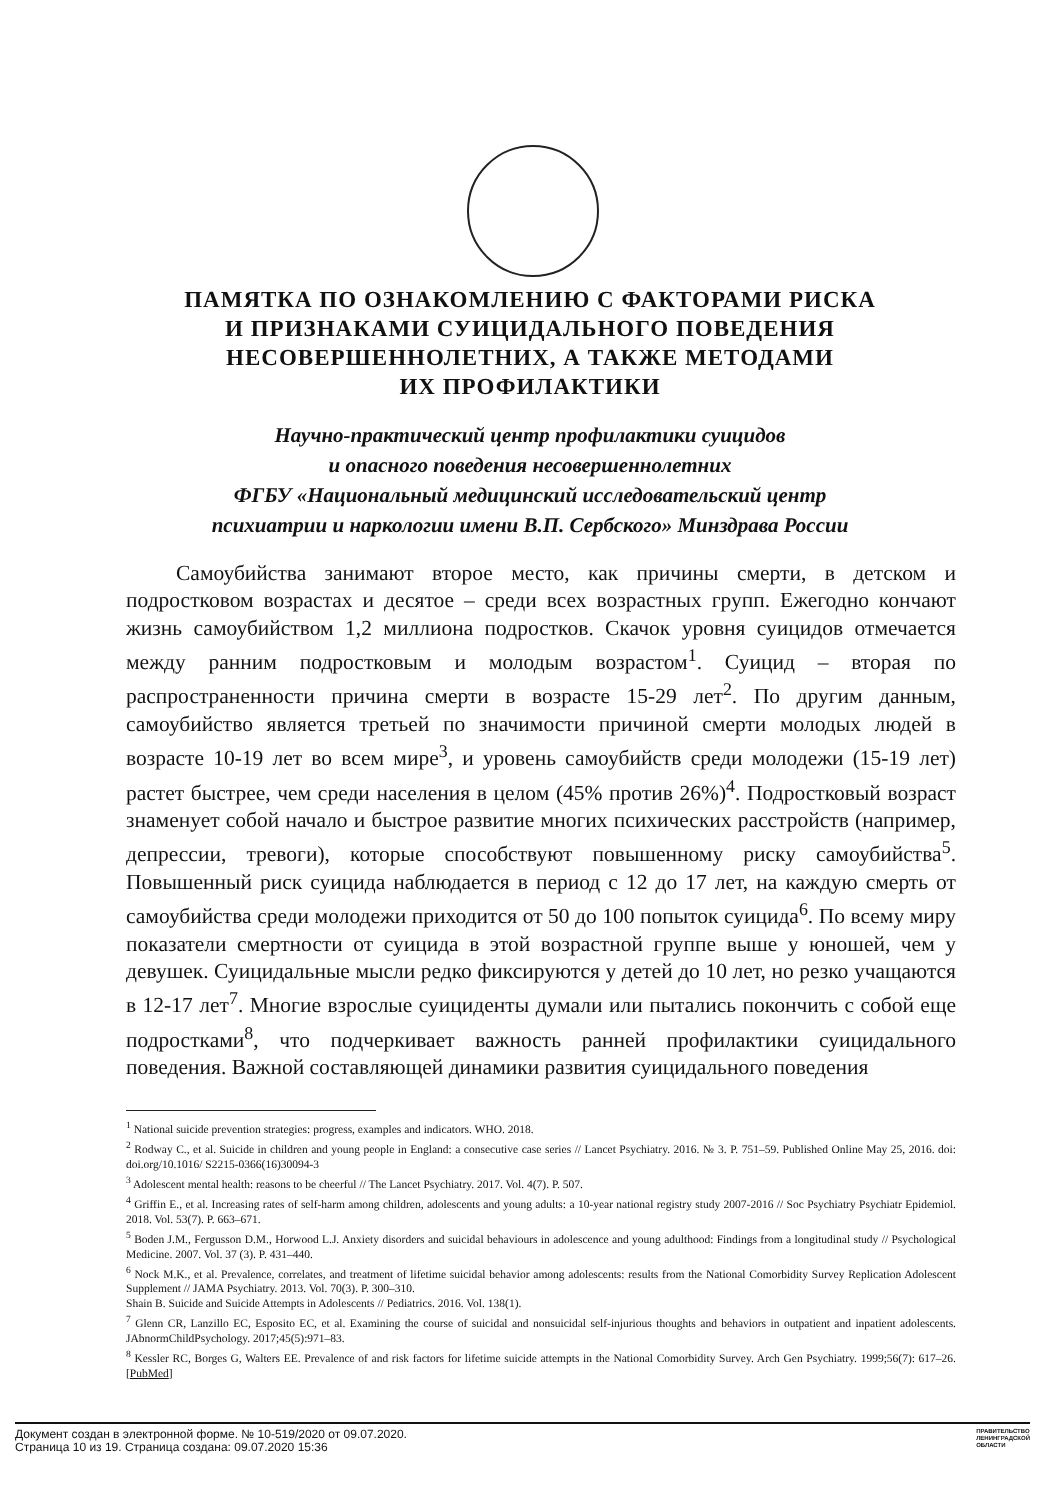ПАМЯТКА ПО ОЗНАКОМЛЕНИЮ С ФАКТОРАМИ РИСКА
И ПРИЗНАКАМИ СУИЦИДАЛЬНОГО ПОВЕДЕНИЯ
НЕСОВЕРШЕННОЛЕТНИХ, А ТАКЖЕ МЕТОДАМИ
ИХ ПРОФИЛАКТИКИ
Научно-практический центр профилактики суицидов
и опасного поведения несовершеннолетних
ФГБУ «Национальный медицинский исследовательский центр
психиатрии и наркологии имени В.П. Сербского» Минздрава России
Самоубийства занимают второе место, как причины смерти, в детском и подростковом возрастах и десятое – среди всех возрастных групп. Ежегодно кончают жизнь самоубийством 1,2 миллиона подростков. Скачок уровня суицидов отмечается между ранним подростковым и молодым возрастом<sup>1</sup>. Суицид – вторая по распространенности причина смерти в возрасте 15-29 лет<sup>2</sup>. По другим данным, самоубийство является третьей по значимости причиной смерти молодых людей в возрасте 10-19 лет во всем мире<sup>3</sup>, и уровень самоубийств среди молодежи (15-19 лет) растет быстрее, чем среди населения в целом (45% против 26%)<sup>4</sup>. Подростковый возраст знаменует собой начало и быстрое развитие многих психических расстройств (например, депрессии, тревоги), которые способствуют повышенному риску самоубийства<sup>5</sup>. Повышенный риск суицида наблюдается в период с 12 до 17 лет, на каждую смерть от самоубийства среди молодежи приходится от 50 до 100 попыток суицида<sup>6</sup>. По всему миру показатели смертности от суицида в этой возрастной группе выше у юношей, чем у девушек. Суицидальные мысли редко фиксируются у детей до 10 лет, но резко учащаются в 12-17 лет<sup>7</sup>. Многие взрослые суициденты думали или пытались покончить с собой еще подростками<sup>8</sup>, что подчеркивает важность ранней профилактики суицидального поведения. Важной составляющей динамики развития суицидального поведения
<sup>1</sup> National suicide prevention strategies: progress, examples and indicators. WHO. 2018.
<sup>2</sup> Rodway C., et al. Suicide in children and young people in England: a consecutive case series // Lancet Psychiatry. 2016. № 3. P. 751–59. Published Online May 25, 2016. doi: doi.org/10.1016/ S2215-0366(16)30094-3
<sup>3</sup> Adolescent mental health: reasons to be cheerful // The Lancet Psychiatry. 2017. Vol. 4(7). P. 507.
<sup>4</sup> Griffin E., et al. Increasing rates of self-harm among children, adolescents and young adults: a 10-year national registry study 2007-2016 // Soc Psychiatry Psychiatr Epidemiol. 2018. Vol. 53(7). P. 663–671.
<sup>5</sup> Boden J.M., Fergusson D.M., Horwood L.J. Anxiety disorders and suicidal behaviours in adolescence and young adulthood: Findings from a longitudinal study // Psychological Medicine. 2007. Vol. 37 (3). P. 431–440.
<sup>6</sup> Nock M.K., et al. Prevalence, correlates, and treatment of lifetime suicidal behavior among adolescents: results from the National Comorbidity Survey Replication Adolescent Supplement // JAMA Psychiatry. 2013. Vol. 70(3). P. 300–310.
Shain B. Suicide and Suicide Attempts in Adolescents // Pediatrics. 2016. Vol. 138(1).
<sup>7</sup> Glenn CR, Lanzillo EC, Esposito EC, et al. Examining the course of suicidal and nonsuicidal self-injurious thoughts and behaviors in outpatient and inpatient adolescents. JAbnormChildPsychology. 2017;45(5):971–83.
<sup>8</sup> Kessler RC, Borges G, Walters EE. Prevalence of and risk factors for lifetime suicide attempts in the National Comorbidity Survey. Arch Gen Psychiatry. 1999;56(7): 617–26. [PubMed]
Документ создан в электронной форме. № 10-519/2020 от 09.07.2020.
Страница 10 из 19. Страница создана: 09.07.2020 15:36
ПРАВИТЕЛЬСТВО
ЛЕНИНГРАДСКОЙ
ОБЛАСТИ